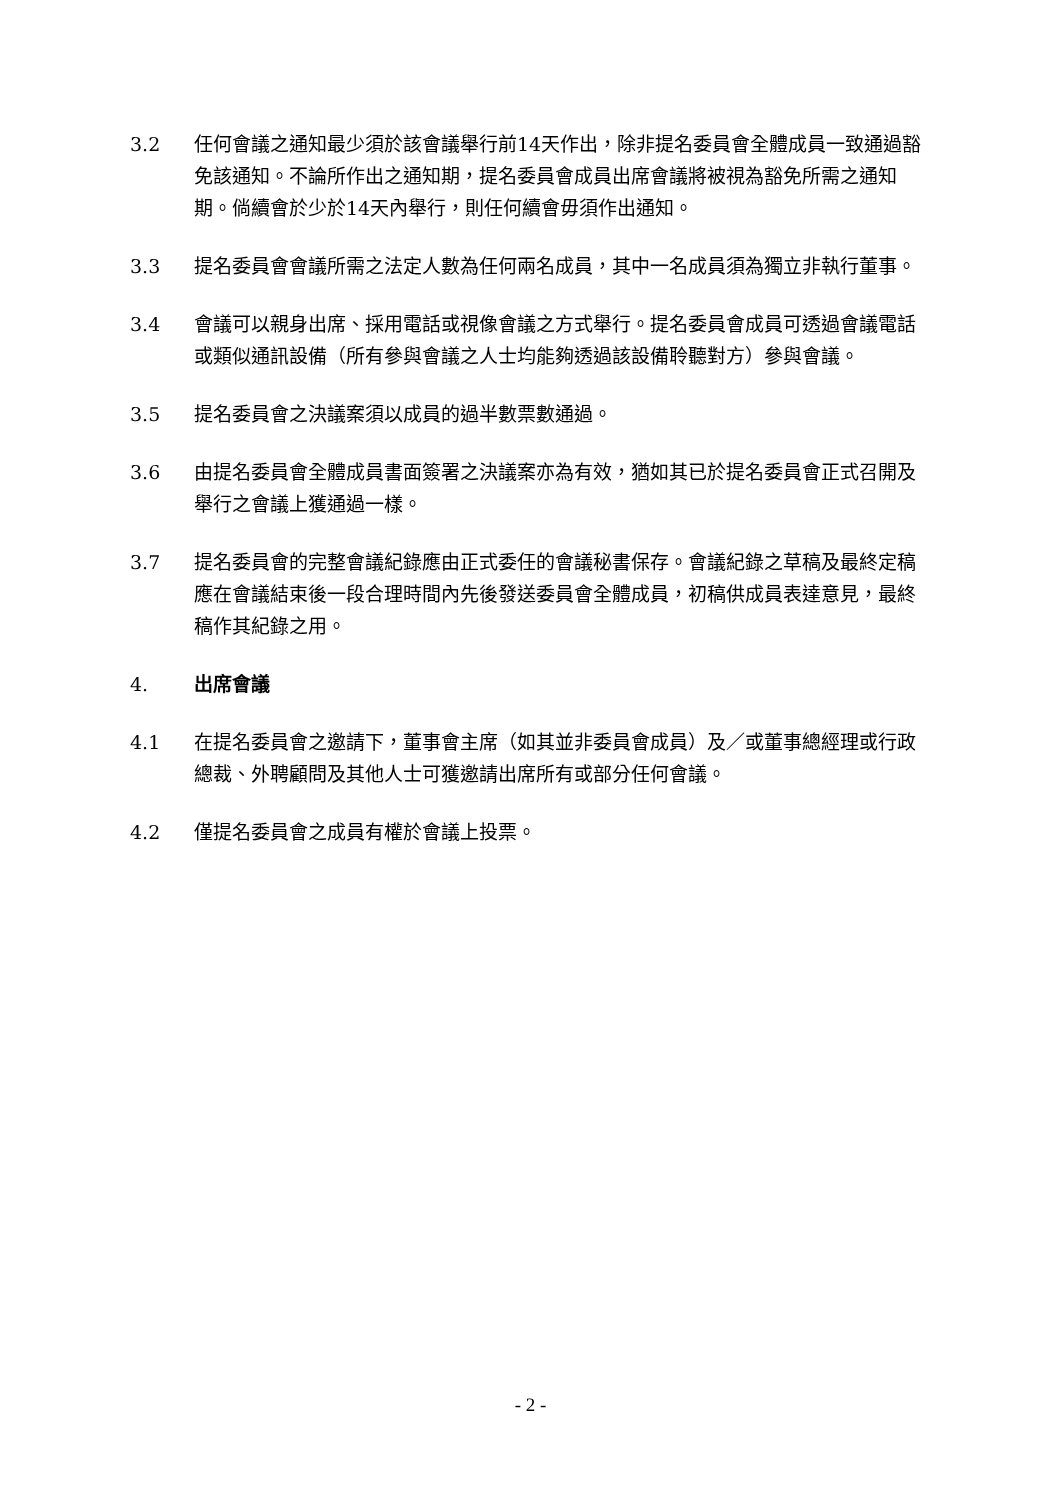3.2 任何會議之通知最少須於該會議舉行前14天作出，除非提名委員會全體成員一致通過豁免該通知。不論所作出之通知期，提名委員會成員出席會議將被視為豁免所需之通知期。倘續會於少於14天內舉行，則任何續會毋須作出通知。
3.3 提名委員會會議所需之法定人數為任何兩名成員，其中一名成員須為獨立非執行董事。
3.4 會議可以親身出席、採用電話或視像會議之方式舉行。提名委員會成員可透過會議電話或類似通訊設備（所有參與會議之人士均能夠透過該設備聆聽對方）參與會議。
3.5 提名委員會之決議案須以成員的過半數票數通過。
3.6 由提名委員會全體成員書面簽署之決議案亦為有效，猶如其已於提名委員會正式召開及舉行之會議上獲通過一樣。
3.7 提名委員會的完整會議紀錄應由正式委任的會議秘書保存。會議紀錄之草稿及最終定稿應在會議結束後一段合理時間內先後發送委員會全體成員，初稿供成員表達意見，最終稿作其紀錄之用。
4. 出席會議
4.1 在提名委員會之邀請下，董事會主席（如其並非委員會成員）及／或董事總經理或行政總裁、外聘顧問及其他人士可獲邀請出席所有或部分任何會議。
4.2 僅提名委員會之成員有權於會議上投票。
- 2 -